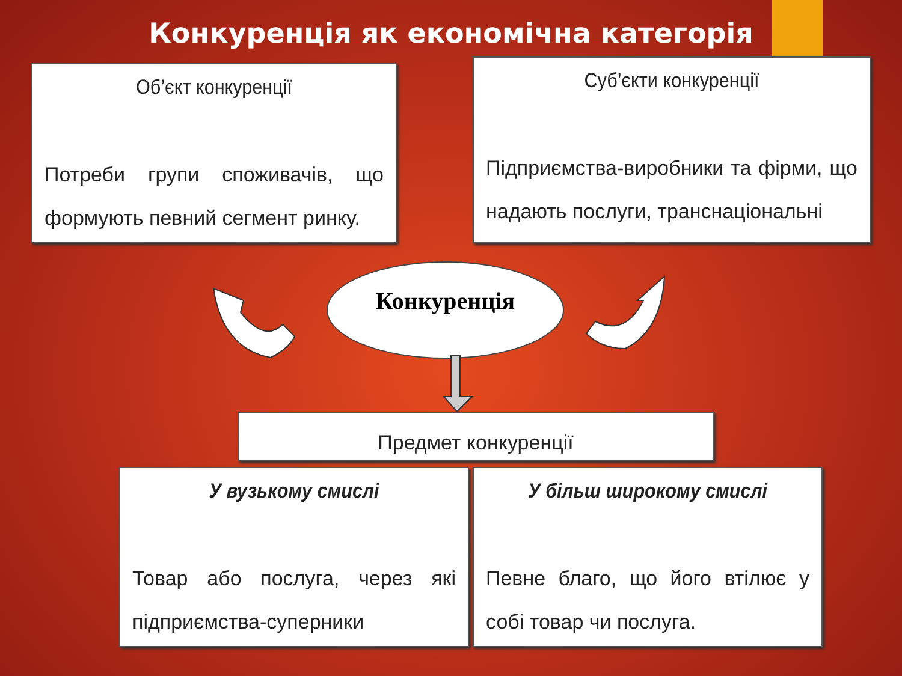Конкуренція як економічна категорія
Об’єкт конкуренції
Потреби групи споживачів, що формують певний сегмент ринку.
Суб’єкти конкуренції
Підприємства-виробники та фірми, що надають послуги, транснаціональні
Конкуренція
Предмет конкуренції
У вузькому смислі
Товар або послуга, через які підприємства-суперники
У більш широкому смислі
Певне благо, що його втілює у собі товар чи послуга.